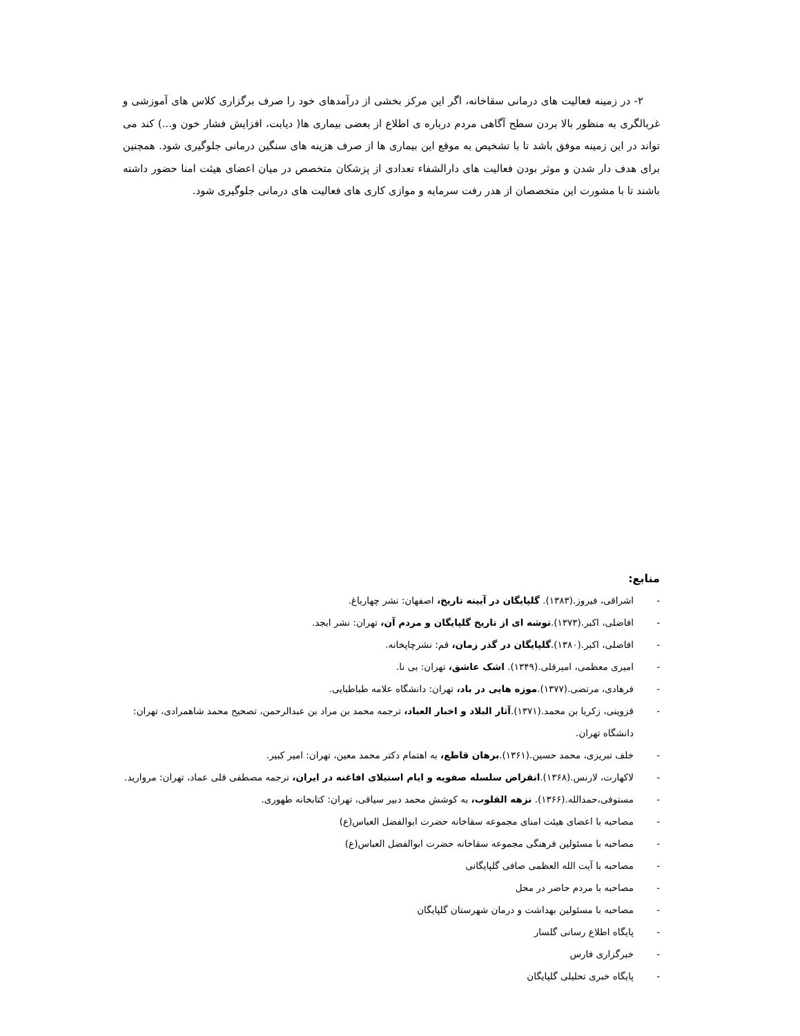۲- در زمینه فعالیت های درمانی سقاخانه، اگر این مرکز بخشی از درآمدهای خود را صرف برگزاری کلاس های آموزشی و غربالگری به منظور بالا بردن سطح آگاهی مردم درباره ی اطلاع از بعضی بیماری ها( دیابت، افزایش فشار خون و...) کند می تواند در این زمینه موفق باشد تا با تشخیص به موقع این بیماری ها از صرف هزینه های سنگین درمانی جلوگیری شود. همچنین برای هدف دار شدن و موثر بودن فعالیت های دارالشفاء تعدادی از پزشکان متخصص در میان اعضای هیئت امنا حضور داشته باشند تا با مشورت این متخصصان از هدر رفت سرمایه و موازی کاری های فعالیت های درمانی جلوگیری شود.
منابع:
- اشراقی، فیروز.(۱۳۸۳). گلپایگان در آیینه تاریخ، اصفهان: نشر چهارباغ.
- افاضلی، اکبر.(۱۳۷۳).توشه ای از تاریخ گلپایگان و مردم آن، تهران: نشر ابجد.
- افاضلی، اکبر.(۱۳۸۰).گلپایگان در گذر زمان، قم: نشرچاپخانه.
- امیری معظمی، امیرقلی.(۱۳۴۹). اشک عاشق، تهران: بی نا.
- فرهادی، مرتضی.(۱۳۷۷).موزه هایی در باد، تهران: دانشگاه علامه طباطبایی.
- قزوینی، زکریا بن محمد.(۱۳۷۱).آثار البلاد و اخبار العباد، ترجمه محمد بن مراد بن عبدالرحمن، تصحیح محمد شاهمرادی، تهران: دانشگاه تهران.
- خلف تبریزی، محمد حسین.(۱۳۶۱).برهان قاطع، به اهتمام دکتر محمد معین، تهران: امیر کبیر.
- لاکهارت، لارنس.(۱۳۶۸).انقراض سلسله صفویه و ایام استیلای افاغنه در ایران، ترجمه مصطفی قلی عماد، تهران: مروارید.
- مستوفی،حمدالله.(۱۳۶۶). نزهه القلوب، به کوشش محمد دبیر سیاقی، تهران: کتابخانه طهوری.
- مصاحبه با اعضای هیئت امنای مجموعه سقاخانه حضرت ابوالفضل العباس(ع)
- مصاحبه با مسئولین فرهنگی مجموعه سقاخانه حضرت ابوالفضل العباس(ع)
- مصاحبه با آیت الله العظمی صافی گلپایگانی
- مصاحبه با مردم حاضر در محل
- مصاحبه با مسئولین بهداشت و درمان شهرستان گلپایگان
- پایگاه اطلاع رسانی گلسار
- خبرگزاری فارس
- پایگاه خبری تحلیلی گلپایگان